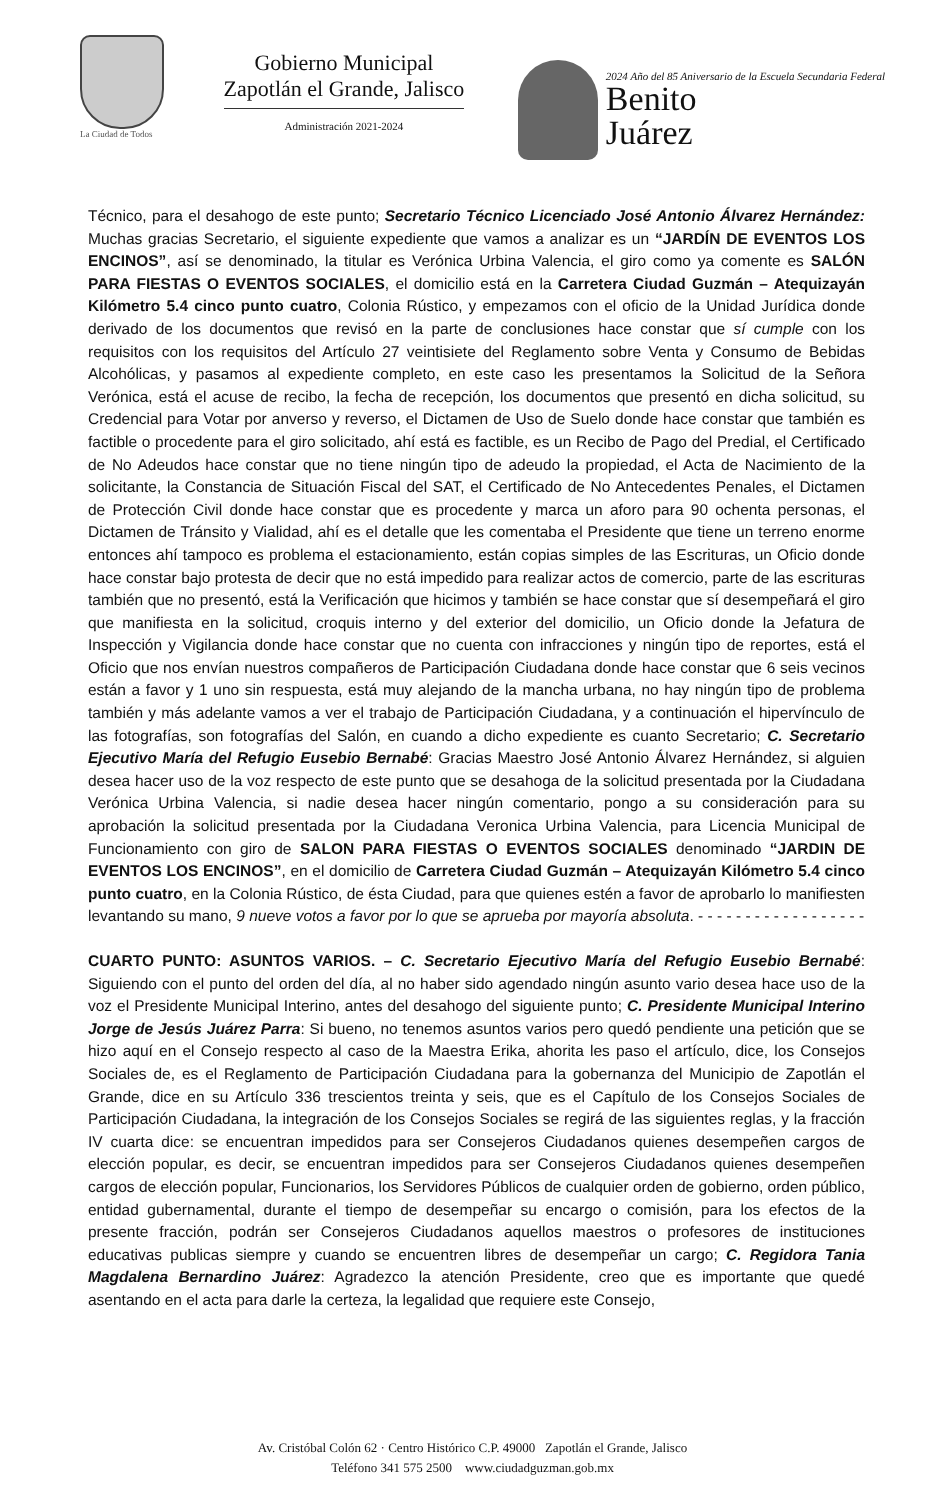La Ciudad de Todos
Gobierno Municipal
Zapotlán el Grande, Jalisco
Administración 2021-2024
2024 Año del 85 Aniversario de la Escuela Secundaria Federal
Benito
Juárez
Técnico, para el desahogo de este punto; Secretario Técnico Licenciado José Antonio Álvarez Hernández: Muchas gracias Secretario, el siguiente expediente que vamos a analizar es un “JARDÍN DE EVENTOS LOS ENCINOS”, así se denominado, la titular es Verónica Urbina Valencia, el giro como ya comente es SALÓN PARA FIESTAS O EVENTOS SOCIALES, el domicilio está en la Carretera Ciudad Guzmán – Atequizayán Kilómetro 5.4 cinco punto cuatro, Colonia Rústico, y empezamos con el oficio de la Unidad Jurídica donde derivado de los documentos que revisó en la parte de conclusiones hace constar que sí cumple con los requisitos con los requisitos del Artículo 27 veintisiete del Reglamento sobre Venta y Consumo de Bebidas Alcohólicas, y pasamos al expediente completo, en este caso les presentamos la Solicitud de la Señora Verónica, está el acuse de recibo, la fecha de recepción, los documentos que presentó en dicha solicitud, su Credencial para Votar por anverso y reverso, el Dictamen de Uso de Suelo donde hace constar que también es factible o procedente para el giro solicitado, ahí está es factible, es un Recibo de Pago del Predial, el Certificado de No Adeudos hace constar que no tiene ningún tipo de adeudo la propiedad, el Acta de Nacimiento de la solicitante, la Constancia de Situación Fiscal del SAT, el Certificado de No Antecedentes Penales, el Dictamen de Protección Civil donde hace constar que es procedente y marca un aforo para 90 ochenta personas, el Dictamen de Tránsito y Vialidad, ahí es el detalle que les comentaba el Presidente que tiene un terreno enorme entonces ahí tampoco es problema el estacionamiento, están copias simples de las Escrituras, un Oficio donde hace constar bajo protesta de decir que no está impedido para realizar actos de comercio, parte de las escrituras también que no presentó, está la Verificación que hicimos y también se hace constar que sí desempeñará el giro que manifiesta en la solicitud, croquis interno y del exterior del domicilio, un Oficio donde la Jefatura de Inspección y Vigilancia donde hace constar que no cuenta con infracciones y ningún tipo de reportes, está el Oficio que nos envían nuestros compañeros de Participación Ciudadana donde hace constar que 6 seis vecinos están a favor y 1 uno sin respuesta, está muy alejando de la mancha urbana, no hay ningún tipo de problema también y más adelante vamos a ver el trabajo de Participación Ciudadana, y a continuación el hipervínculo de las fotografías, son fotografías del Salón, en cuando a dicho expediente es cuanto Secretario; C. Secretario Ejecutivo María del Refugio Eusebio Bernabé: Gracias Maestro José Antonio Álvarez Hernández, si alguien desea hacer uso de la voz respecto de este punto que se desahoga de la solicitud presentada por la Ciudadana Verónica Urbina Valencia, si nadie desea hacer ningún comentario, pongo a su consideración para su aprobación la solicitud presentada por la Ciudadana Veronica Urbina Valencia, para Licencia Municipal de Funcionamiento con giro de SALON PARA FIESTAS O EVENTOS SOCIALES denominado “JARDIN DE EVENTOS LOS ENCINOS”, en el domicilio de Carretera Ciudad Guzmán – Atequizayán Kilómetro 5.4 cinco punto cuatro, en la Colonia Rústico, de ésta Ciudad, para que quienes estén a favor de aprobarlo lo manifiesten levantando su mano, 9 nueve votos a favor por lo que se aprueba por mayoría absoluta. - - - - - - - - - - - - - - - - - -
CUARTO PUNTO: ASUNTOS VARIOS. – C. Secretario Ejecutivo María del Refugio Eusebio Bernabé: Siguiendo con el punto del orden del día, al no haber sido agendado ningún asunto vario desea hace uso de la voz el Presidente Municipal Interino, antes del desahogo del siguiente punto; C. Presidente Municipal Interino Jorge de Jesús Juárez Parra: Si bueno, no tenemos asuntos varios pero quedó pendiente una petición que se hizo aquí en el Consejo respecto al caso de la Maestra Erika, ahorita les paso el artículo, dice, los Consejos Sociales de, es el Reglamento de Participación Ciudadana para la gobernanza del Municipio de Zapotlán el Grande, dice en su Artículo 336 trescientos treinta y seis, que es el Capítulo de los Consejos Sociales de Participación Ciudadana, la integración de los Consejos Sociales se regirá de las siguientes reglas, y la fracción IV cuarta dice: se encuentran impedidos para ser Consejeros Ciudadanos quienes desempeñen cargos de elección popular, es decir, se encuentran impedidos para ser Consejeros Ciudadanos quienes desempeñen cargos de elección popular, Funcionarios, los Servidores Públicos de cualquier orden de gobierno, orden público, entidad gubernamental, durante el tiempo de desempeñar su encargo o comisión, para los efectos de la presente fracción, podrán ser Consejeros Ciudadanos aquellos maestros o profesores de instituciones educativas publicas siempre y cuando se encuentren libres de desempeñar un cargo; C. Regidora Tania Magdalena Bernardino Juárez: Agradezco la atención Presidente, creo que es importante que quedé asentando en el acta para darle la certeza, la legalidad que requiere este Consejo,
Av. Cristóbal Colón 62 · Centro Histórico C.P. 49000 Zapotlán el Grande, Jalisco
Teléfono 341 575 2500 www.ciudadguzman.gob.mx